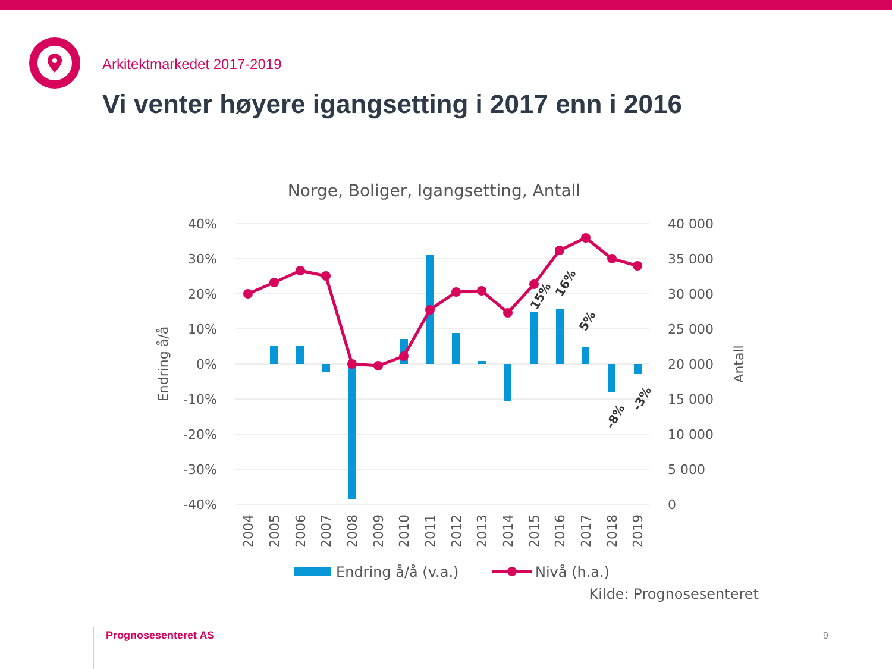Arkitektmarkedet 2017-2019
Vi venter høyere igangsetting i 2017 enn i 2016
Norge, Boliger, Igangsetting, Antall
40%
30%
20%
10%
0%
-10%
-20%
-30%
-40%
40 000
35 000
30 000
25 000
20 000
15 000
10 000
5 000
0
Endring å/å
Antall
15%
16%
5%
-8%
-3%
2004
2005
2006
2007
2008
2009
2010
2011
2012
2013
2014
2015
2016
2017
2018
2019
Endring å/å (v.a.)
Nivå (h.a.)
Kilde: Prognosesenteret
Prognosesenteret AS 9